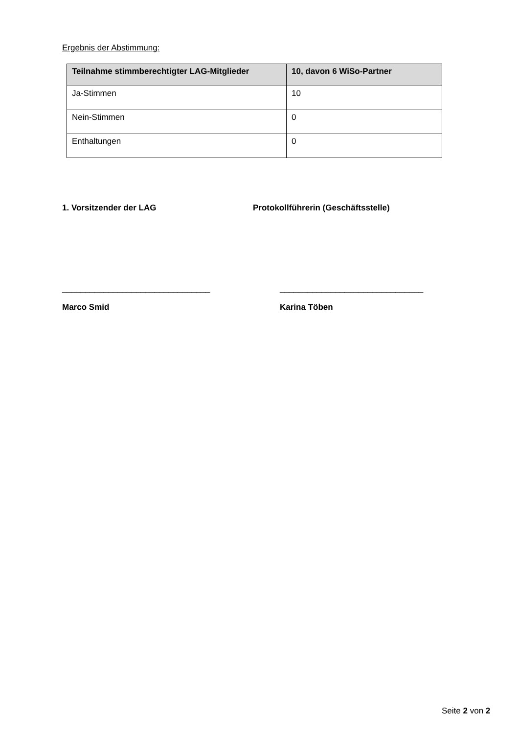Ergebnis der Abstimmung:
| Teilnahme stimmberechtigter LAG-Mitglieder | 10, davon 6 WiSo-Partner |
| --- | --- |
| Ja-Stimmen | 10 |
| Nein-Stimmen | 0 |
| Enthaltungen | 0 |
1. Vorsitzender der LAG Protokollführerin (Geschäftsstelle)
________________________________ _______________________________
Marco Smid Karina Töben
Seite 2 von 2